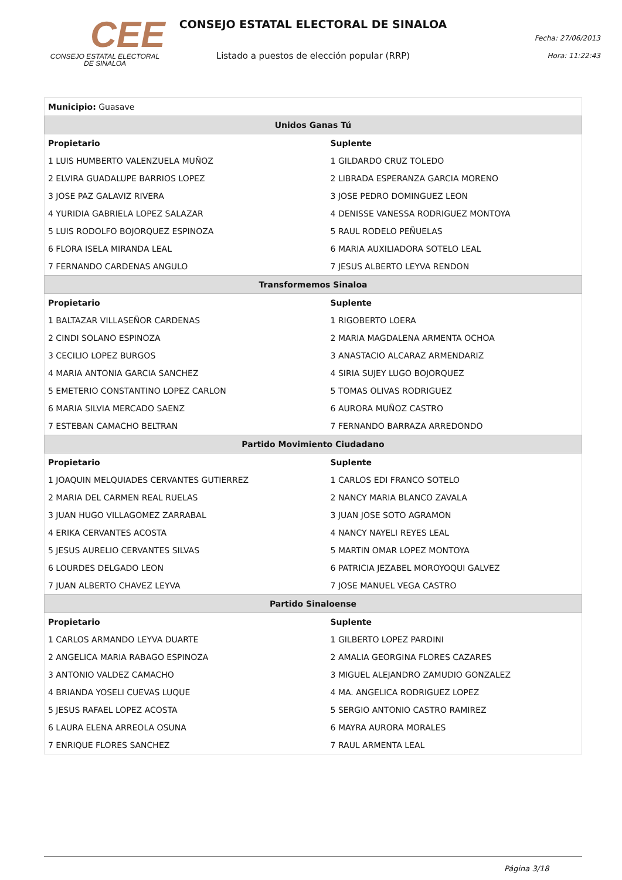CEE
CONSEJO ESTATAL ELECTORAL
DE SINALOA
CONSEJO ESTATAL ELECTORAL DE SINALOA
Listado a puestos de elección popular (RRP)
Fecha: 27/06/2013
Hora: 11:22:43
| Municipio: Guasave | |
| Unidos Ganas Tú | |
| Propietario | Suplente |
| 1 LUIS HUMBERTO VALENZUELA MUÑOZ | 1 GILDARDO CRUZ TOLEDO |
| 2 ELVIRA GUADALUPE BARRIOS LOPEZ | 2 LIBRADA ESPERANZA GARCIA MORENO |
| 3 JOSE PAZ GALAVIZ RIVERA | 3 JOSE PEDRO DOMINGUEZ LEON |
| 4 YURIDIA GABRIELA LOPEZ SALAZAR | 4 DENISSE VANESSA RODRIGUEZ MONTOYA |
| 5 LUIS RODOLFO BOJORQUEZ ESPINOZA | 5 RAUL RODELO PEÑUELAS |
| 6 FLORA ISELA MIRANDA LEAL | 6 MARIA AUXILIADORA SOTELO LEAL |
| 7 FERNANDO CARDENAS ANGULO | 7 JESUS ALBERTO LEYVA RENDON |
| Transformemos Sinaloa | |
| Propietario | Suplente |
| 1 BALTAZAR VILLASEÑOR CARDENAS | 1 RIGOBERTO LOERA |
| 2 CINDI SOLANO ESPINOZA | 2 MARIA MAGDALENA ARMENTA OCHOA |
| 3 CECILIO LOPEZ BURGOS | 3 ANASTACIO ALCARAZ ARMENDARIZ |
| 4 MARIA ANTONIA GARCIA SANCHEZ | 4 SIRIA SUJEY LUGO BOJORQUEZ |
| 5 EMETERIO CONSTANTINO LOPEZ CARLON | 5 TOMAS OLIVAS RODRIGUEZ |
| 6 MARIA SILVIA MERCADO SAENZ | 6 AURORA MUÑOZ CASTRO |
| 7 ESTEBAN CAMACHO BELTRAN | 7 FERNANDO BARRAZA ARREDONDO |
| Partido Movimiento Ciudadano | |
| Propietario | Suplente |
| 1 JOAQUIN MELQUIADES CERVANTES GUTIERREZ | 1 CARLOS EDI FRANCO SOTELO |
| 2 MARIA DEL CARMEN REAL RUELAS | 2 NANCY MARIA BLANCO ZAVALA |
| 3 JUAN HUGO VILLAGOMEZ ZARRABAL | 3 JUAN JOSE SOTO AGRAMON |
| 4 ERIKA CERVANTES ACOSTA | 4 NANCY NAYELI REYES LEAL |
| 5 JESUS AURELIO CERVANTES SILVAS | 5 MARTIN OMAR LOPEZ MONTOYA |
| 6 LOURDES DELGADO LEON | 6 PATRICIA JEZABEL MOROYOQUI GALVEZ |
| 7 JUAN ALBERTO CHAVEZ LEYVA | 7 JOSE MANUEL VEGA CASTRO |
| Partido Sinaloense | |
| Propietario | Suplente |
| 1 CARLOS ARMANDO LEYVA DUARTE | 1 GILBERTO LOPEZ PARDINI |
| 2 ANGELICA MARIA RABAGO ESPINOZA | 2 AMALIA GEORGINA FLORES CAZARES |
| 3 ANTONIO VALDEZ CAMACHO | 3 MIGUEL ALEJANDRO ZAMUDIO GONZALEZ |
| 4 BRIANDA YOSELI CUEVAS LUQUE | 4 MA. ANGELICA RODRIGUEZ LOPEZ |
| 5 JESUS RAFAEL LOPEZ ACOSTA | 5 SERGIO ANTONIO CASTRO RAMIREZ |
| 6 LAURA ELENA ARREOLA OSUNA | 6 MAYRA AURORA MORALES |
| 7 ENRIQUE FLORES SANCHEZ | 7 RAUL ARMENTA LEAL |
Página 3/18